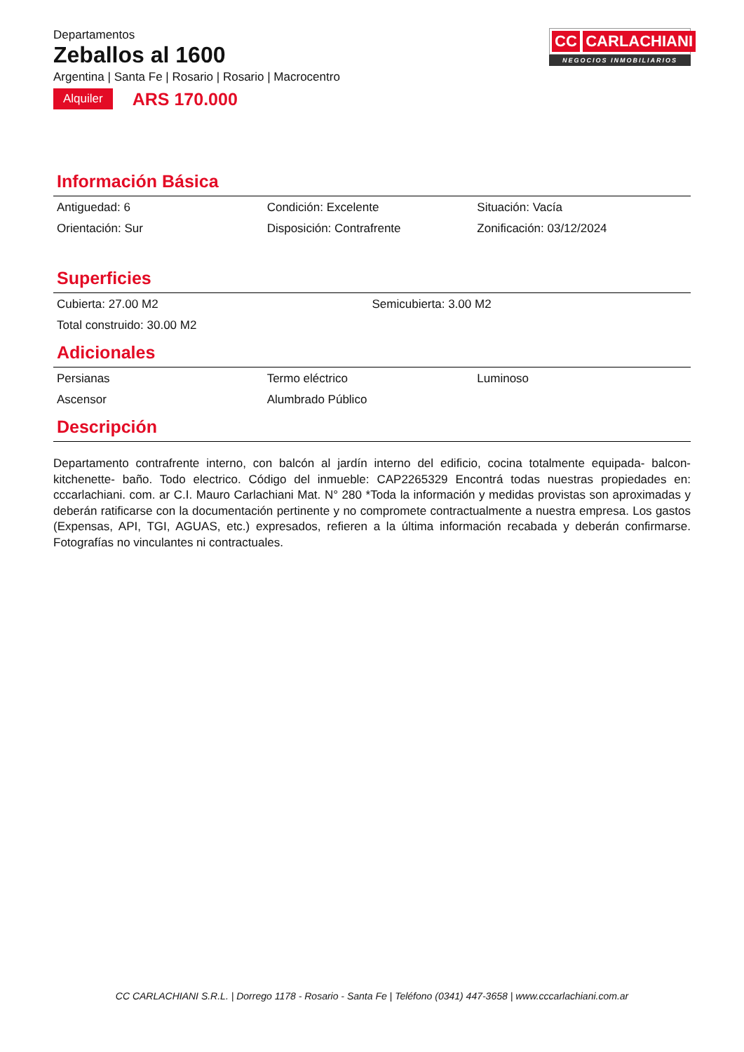Departamentos
Zeballos al 1600
Argentina | Santa Fe | Rosario | Rosario | Macrocentro
Alquiler ARS 170.000
CC CARLACHIANI
NEGOCIOS INMOBILIARIOS
Información Básica
Antiguedad: 6
Condición: Excelente
Situación: Vacía
Orientación: Sur
Disposición: Contrafrente
Zonificación: 03/12/2024
Superficies
Cubierta: 27.00 M2
Semicubierta: 3.00 M2
Total construido: 30.00 M2
Adicionales
Persianas
Termo eléctrico
Luminoso
Ascensor
Alumbrado Público
Descripción
Departamento contrafrente interno, con balcón al jardín interno del edificio, cocina totalmente equipada- balcon-kitchenette- baño. Todo electrico. Código del inmueble: CAP2265329 Encontrá todas nuestras propiedades en: cccarlachiani. com. ar C.I. Mauro Carlachiani Mat. N° 280 *Toda la información y medidas provistas son aproximadas y deberán ratificarse con la documentación pertinente y no compromete contractualmente a nuestra empresa. Los gastos (Expensas, API, TGI, AGUAS, etc.) expresados, refieren a la última información recabada y deberán confirmarse. Fotografías no vinculantes ni contractuales.
CC CARLACHIANI S.R.L. | Dorrego 1178 - Rosario - Santa Fe | Teléfono (0341) 447-3658 | www.cccarlachiani.com.ar